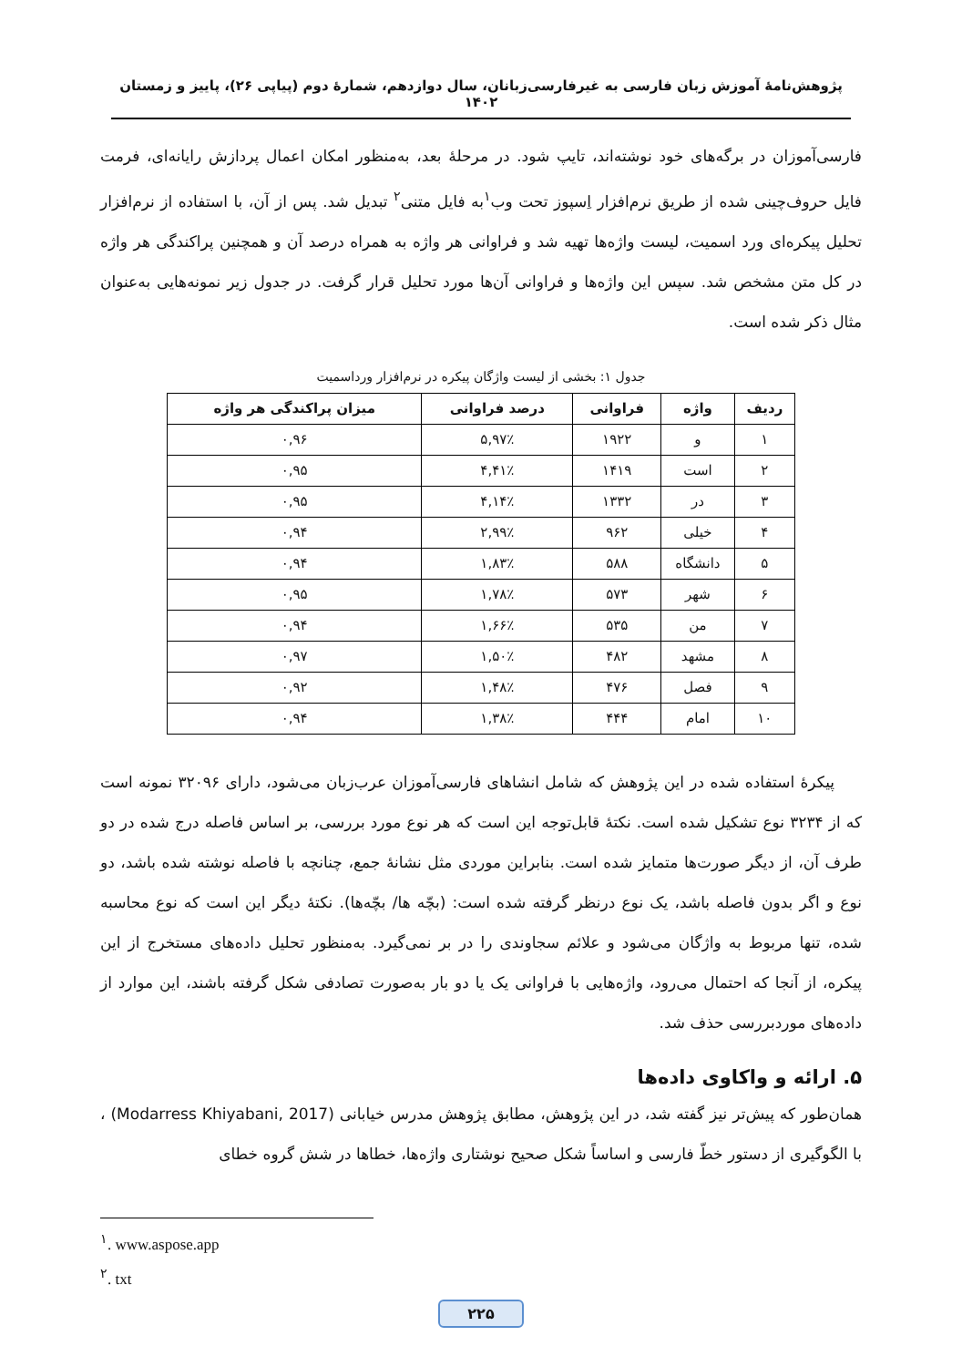پژوهش‌نامهٔ آموزش زبان فارسی به غیرفارسی‌زبانان، سال دوازدهم، شمارهٔ دوم (پیاپی ۲۶)، پاییز و زمستان ۱۴۰۲
فارسی‌آموزان در برگه‌های خود نوشته‌اند، تایپ شود. در مرحلهٔ بعد، به‌منظور امکان اعمال پردازش رایانه‌ای، فرمت فایل حروف‌چینی شده از طریق نرم‌افزار اِسپوز تحت وب<sup>۱</sup>به فایل متنی<sup>۲</sup> تبدیل شد. پس از آن، با استفاده از نرم‌افزار تحلیل پیکره‌ای ورد اسمیت، لیست واژه‌ها تهیه شد و فراوانی هر واژه به همراه درصد آن و همچنین پراکندگی هر واژه در کل متن مشخص شد. سپس این واژه‌ها و فراوانی آن‌ها مورد تحلیل قرار گرفت. در جدول زیر نمونه‌هایی به‌عنوان مثال ذکر شده است.
جدول ۱: بخشی از لیست واژگان پیکره در نرم‌افزار ورداسمیت
| ردیف | واژه | فراوانی | درصد فراوانی | میزان پراکندگی هر واژه |
| --- | --- | --- | --- | --- |
| ۱ | و | ۱۹۲۲ | ۵,۹۷٪ | ۰,۹۶ |
| ۲ | است | ۱۴۱۹ | ۴,۴۱٪ | ۰,۹۵ |
| ۳ | در | ۱۳۳۲ | ۴,۱۴٪ | ۰,۹۵ |
| ۴ | خیلی | ۹۶۲ | ۲,۹۹٪ | ۰,۹۴ |
| ۵ | دانشگاه | ۵۸۸ | ۱,۸۳٪ | ۰,۹۴ |
| ۶ | شهر | ۵۷۳ | ۱,۷۸٪ | ۰,۹۵ |
| ۷ | من | ۵۳۵ | ۱,۶۶٪ | ۰,۹۴ |
| ۸ | مشهد | ۴۸۲ | ۱,۵۰٪ | ۰,۹۷ |
| ۹ | فصل | ۴۷۶ | ۱,۴۸٪ | ۰,۹۲ |
| ۱۰ | امام | ۴۴۴ | ۱,۳۸٪ | ۰,۹۴ |
پیکرهٔ استفاده شده در این پژوهش که شامل انشاهای فارسی‌آموزان عرب‌زبان می‌شود، دارای ۳۲۰۹۶ نمونه است که از ۳۲۳۴ نوع تشکیل شده است. نکتهٔ قابل‌توجه این است که هر نوع مورد بررسی، بر اساس فاصله درج شده در دو طرف آن، از دیگر صورت‌ها متمایز شده است. بنابراین موردی مثل نشانهٔ جمع، چنانچه با فاصله نوشته شده باشد، دو نوع و اگر بدون فاصله باشد، یک نوع درنظر گرفته شده است: (بچّه ها/ بچّه‌ها). نکتهٔ دیگر این است که نوع محاسبه شده، تنها مربوط به واژگان می‌شود و علائم سجاوندی را در بر نمی‌گیرد. به‌منظور تحلیل داده‌های مستخرج از این پیکره، از آنجا که احتمال می‌رود، واژه‌هایی با فراوانی یک یا دو بار به‌صورت تصادفی شکل گرفته باشند، این موارد از داده‌های موردبررسی حذف شد.
۵. ارائه و واکاوی داده‌ها
همان‌طور که پیش‌تر نیز گفته شد، در این پژوهش، مطابق پژوهش مدرس خیابانی (Modarress Khiyabani, 2017) ، با الگوگیری از دستور خطّ فارسی و اساساً شکل صحیح نوشتاری واژه‌ها، خطاها در شش گروه خطای
<sup>۱</sup>. www.aspose.app
<sup>۲</sup>. txt
۲۲۵